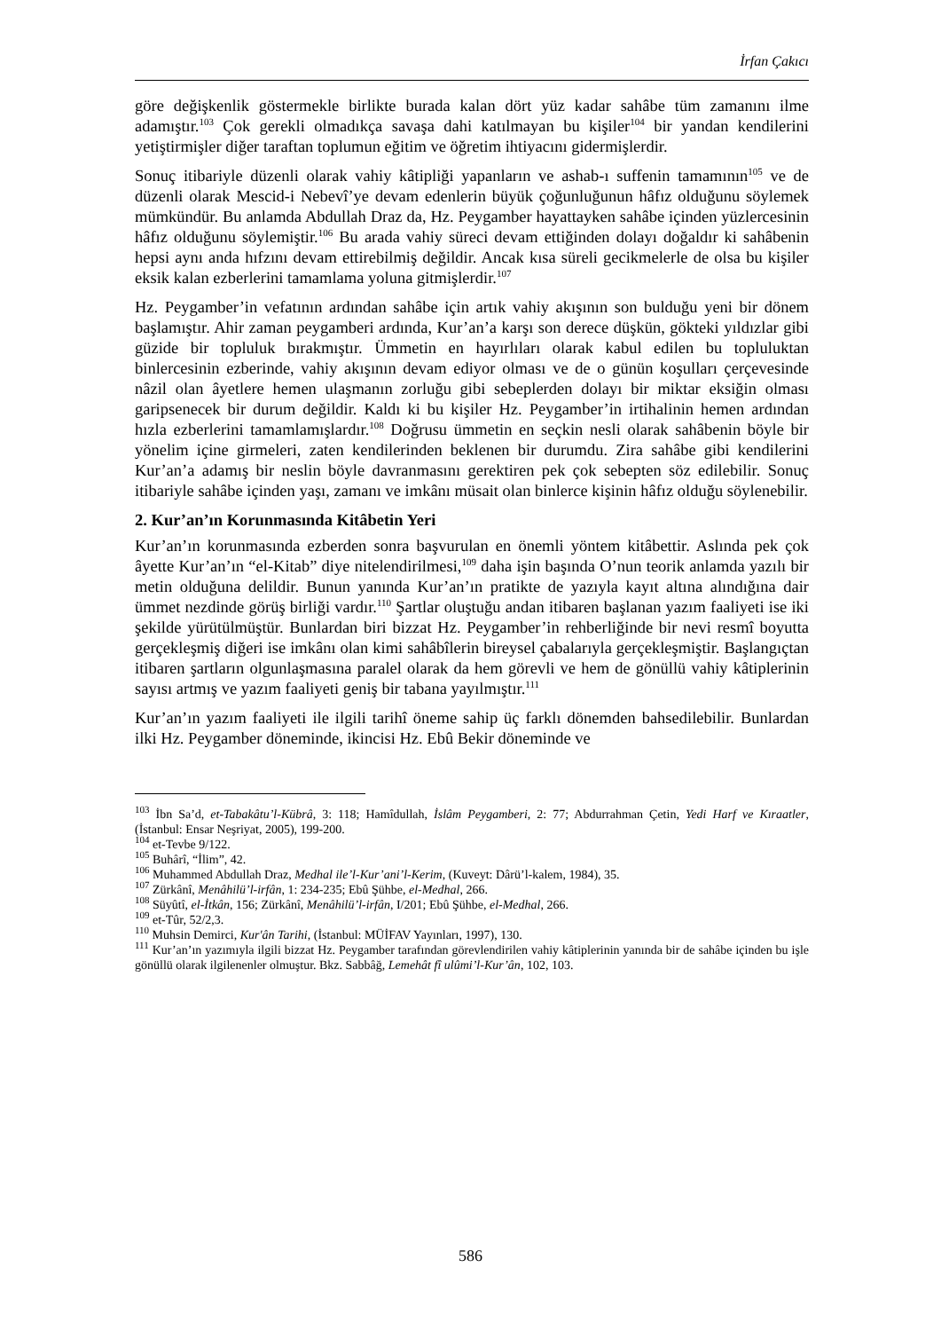İrfan Çakıcı
göre değişkenlik göstermekle birlikte burada kalan dört yüz kadar sahâbe tüm zamanını ilme adamıştır.<sup>103</sup> Çok gerekli olmadıkça savaşa dahi katılmayan bu kişiler<sup>104</sup> bir yandan kendilerini yetiştirmişler diğer taraftan toplumun eğitim ve öğretim ihtiyacını gidermişlerdir.
Sonuç itibariyle düzenli olarak vahiy kâtipliği yapanların ve ashab-ı suffenin tamamının<sup>105</sup> ve de düzenli olarak Mescid-i Nebevî’ye devam edenlerin büyük çoğunluğunun hâfız olduğunu söylemek mümkündür. Bu anlamda Abdullah Draz da, Hz. Peygamber hayattayken sahâbe içinden yüzlercesinin hâfız olduğunu söylemiştir.<sup>106</sup> Bu arada vahiy süreci devam ettiğinden dolayı doğaldır ki sahâbenin hepsi aynı anda hıfzını devam ettirebilmiş değildir. Ancak kısa süreli gecikmelerle de olsa bu kişiler eksik kalan ezberlerini tamamlama yoluna gitmişlerdir.<sup>107</sup>
Hz. Peygamber’in vefatının ardından sahâbe için artık vahiy akışının son bulduğu yeni bir dönem başlamıştır. Ahir zaman peygamberi ardında, Kur’an’a karşı son derece düşkün, gökteki yıldızlar gibi güzide bir topluluk bırakmıştır. Ümmetin en hayırlıları olarak kabul edilen bu topluluktan binlercesinin ezberinde, vahiy akışının devam ediyor olması ve de o günün koşulları çerçevesinde nâzil olan âyetlere hemen ulaşmanın zorluğu gibi sebeplerden dolayı bir miktar eksiğin olması garipsenecek bir durum değildir. Kaldı ki bu kişiler Hz. Peygamber’in irtihalinin hemen ardından hızla ezberlerini tamamlamışlardır.<sup>108</sup> Doğrusu ümmetin en seçkin nesli olarak sahâbenin böyle bir yönelim içine girmeleri, zaten kendilerinden beklenen bir durumdu. Zira sahâbe gibi kendilerini Kur’an’a adamış bir neslin böyle davranmasını gerektiren pek çok sebepten söz edilebilir. Sonuç itibariyle sahâbe içinden yaşı, zamanı ve imkânı müsait olan binlerce kişinin hâfız olduğu söylenebilir.
2. Kur’an’ın Korunmasında Kitâbetin Yeri
Kur’an’ın korunmasında ezberden sonra başvurulan en önemli yöntem kitâbettir. Aslında pek çok âyette Kur’an’ın “el-Kitab” diye nitelendirilmesi,<sup>109</sup> daha işin başında O’nun teorik anlamda yazılı bir metin olduğuna delildir. Bunun yanında Kur’an’ın pratikte de yazıyla kayıt altına alındığına dair ümmet nezdinde görüş birliği vardır.<sup>110</sup> Şartlar oluştuğu andan itibaren başlanan yazım faaliyeti ise iki şekilde yürütülmüştür. Bunlardan biri bizzat Hz. Peygamber’in rehberliğinde bir nevi resmî boyutta gerçekleşmiş diğeri ise imkânı olan kimi sahâbîlerin bireysel çabalarıyla gerçekleşmiştir. Başlangıçtan itibaren şartların olgunlaşmasına paralel olarak da hem görevli ve hem de gönüllü vahiy kâtiplerinin sayısı artmış ve yazım faaliyeti geniş bir tabana yayılmıştır.<sup>111</sup>
Kur’an’ın yazım faaliyeti ile ilgili tarihî öneme sahip üç farklı dönemden bahsedilebilir. Bunlardan ilki Hz. Peygamber döneminde, ikincisi Hz. Ebû Bekir döneminde ve
<sup>103</sup> İbn Sa’d, et-Tabakâtu’l-Kübrâ, 3: 118; Hamîdullah, İslâm Peygamberi, 2: 77; Abdurrahman Çetin, Yedi Harf ve Kıraatler, (İstanbul: Ensar Neşriyat, 2005), 199-200.
<sup>104</sup> et-Tevbe 9/122.
<sup>105</sup> Buhârî, “İlim”, 42.
<sup>106</sup> Muhammed Abdullah Draz, Medhal ile’l-Kur’ani’l-Kerim, (Kuveyt: Dârü’l-kalem, 1984), 35.
<sup>107</sup> Zürkânî, Menâhilü’l-irfân, 1: 234-235; Ebû Şühbe, el-Medhal, 266.
<sup>108</sup> Süyûtî, el-İtkân, 156; Zürkânî, Menâhilü’l-irfân, I/201; Ebû Şühbe, el-Medhal, 266.
<sup>109</sup> et-Tûr, 52/2,3.
<sup>110</sup> Muhsin Demirci, Kur'ân Tarihi, (İstanbul: MÜİFAV Yayınları, 1997), 130.
<sup>111</sup> Kur’an’ın yazımıyla ilgili bizzat Hz. Peygamber tarafından görevlendirilen vahiy kâtiplerinin yanında bir de sahâbe içinden bu işle gönüllü olarak ilgilenenler olmuştur. Bkz. Sabbâğ, Lemehât fî ulûmi’l-Kur’ân, 102, 103.
586